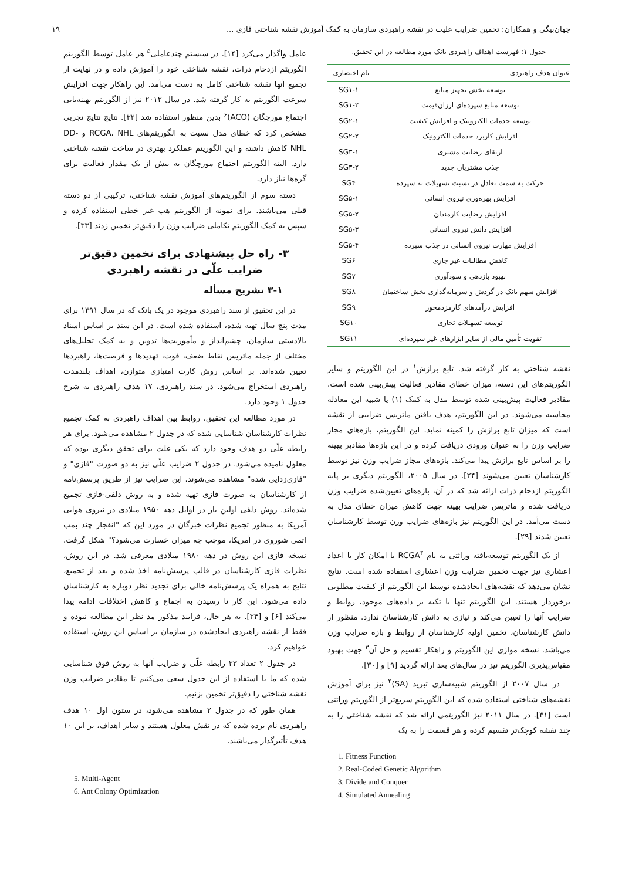جهان‌بیگی و همکاران: تخمین ضرایب علیت در نقشه راهبردی سازمان به کمک آموزش نقشه شناختی فازی ... ۱۹
جدول ۱: فهرست اهداف راهبردی بانک مورد مطالعه در این تحقیق.
| عنوان هدف راهبردی | نام اختصاری |
| --- | --- |
| توسعه بخش تجهیز منابع | SG۱-۱ |
| توسعه منابع سپرده‌ای ارزان‌قیمت | SG۱-۲ |
| توسعه خدمات الکترونیک و افزایش کیفیت | SG۲-۱ |
| افزایش کاربرد خدمات الکترونیک | SG۲-۲ |
| ارتقای رضایت مشتری | SG۳-۱ |
| جذب مشتریان جدید | SG۳-۲ |
| حرکت به سمت تعادل در نسبت تسهیلات به سپرده | SG۴ |
| افزایش بهره‌وری نیروی انسانی | SG۵-۱ |
| افزایش رضایت کارمندان | SG۵-۲ |
| افزایش دانش نیروی انسانی | SG۵-۳ |
| افزایش مهارت نیروی انسانی در جذب سپرده | SG۵-۴ |
| کاهش مطالبات غیر جاری | SG۶ |
| بهبود بازدهی و سودآوری | SG۷ |
| افزایش سهم بانک در گردش و سرمایه‌گذاری بخش ساختمان | SG۸ |
| افزایش درآمدهای کارمزدمحور | SG۹ |
| توسعه تسهیلات تجاری | SG۱۰ |
| تقویت تأمین مالی از سایر ابزارهای غیر سپرده‌ای | SG۱۱ |
نقشه شناختی به کار گرفته شد. تابع برازش<sup>۱</sup> در این الگوریتم و سایر الگوریتم‌های این دسته، میزان خطای مقادیر فعالیت پیش‌بینی شده است. مقادیر فعالیت پیش‌بینی شده توسط مدل به کمک (۱) یا شبیه این معادله محاسبه می‌شوند. در این الگوریتم، هدف یافتن ماتریس ضرایبی از نقشه است که میزان تابع برازش را کمینه نماید. این الگوریتم، بازه‌های مجاز ضرایب وزن را به عنوان ورودی دریافت کرده و در این بازه‌ها مقادیر بهینه را بر اساس تابع برازش پیدا می‌کند. بازه‌های مجاز ضرایب وزن نیز توسط کارشناسان تعیین می‌شوند [۲۴]. در سال ۲۰۰۵، الگوریتم دیگری بر پایه الگوریتم ازدحام ذرات ارائه شد که در آن، بازه‌های تعیین‌شده ضرایب وزن دریافت شده و ماتریس ضرایب بهینه جهت کاهش میزان خطای مدل به دست می‌آمد. در این الگوریتم نیز بازه‌های ضرایب وزن توسط کارشناسان تعیین شدند [۲۹].
از یک الگوریتم توسعه‌یافته وراثتی به نام RCGA<sup>۲</sup> با امکان کار با اعداد اعشاری نیز جهت تخمین ضرایب وزن اعشاری استفاده شده است. نتایج نشان می‌دهد که نقشه‌های ایجادشده توسط این الگوریتم از کیفیت مطلوبی برخوردار هستند. این الگوریتم تنها با تکیه بر داده‌های موجود، روابط و ضرایب آنها را تعیین می‌کند و نیازی به دانش کارشناسان ندارد. منظور از دانش کارشناسان، تخمین اولیه کارشناسان از روابط و بازه ضرایب وزن می‌باشد. نسخه موازی این الگوریتم و راهکار تقسیم و حل آن<sup>۳</sup> جهت بهبود مقیاس‌پذیری الگوریتم نیز در سال‌های بعد ارائه گردید [۹] و [۳۰].
در سال ۲۰۰۷ از الگوریتم شبیه‌سازی تبرید (SA)<sup>۴</sup> نیز برای آموزش نقشه‌های شناختی استفاده شده که این الگوریتم سریع‌تر از الگوریتم وراثتی است [۳۱]. در سال ۲۰۱۱ نیز الگوریتمی ارائه شد که نقشه شناختی را به چند نقشه کوچک‌تر تقسیم کرده و هر قسمت را به یک
1. Fitness Function
2. Real-Coded Genetic Algorithm
3. Divide and Conquer
4. Simulated Annealing
عامل واگذار می‌کرد [۱۴]. در سیستم چندعاملی<sup>۵</sup> هر عامل توسط الگوریتم الگوریتم ازدحام ذرات، نقشه شناختی خود را آموزش داده و در نهایت از تجمیع آنها نقشه شناختی کامل به دست می‌آمد. این راهکار جهت افزایش سرعت الگوریتم به کار گرفته شد. در سال ۲۰۱۲ نیز از الگوریتم بهینه‌یابی اجتماع مورچگان (ACO)<sup>۶</sup> بدین منظور استفاده شد [۳۲]. نتایج نتایج تجربی مشخص کرد که خطای مدل نسبت به الگوریتم‌های RCGA، NHL و DD-NHL کاهش داشته و این الگوریتم عملکرد بهتری در ساخت نقشه شناختی دارد. البته الگوریتم اجتماع مورچگان به بیش از یک مقدار فعالیت برای گره‌ها نیاز دارد.
دسته سوم از الگوریتم‌های آموزش نقشه شناختی، ترکیبی از دو دسته قبلی می‌باشند. برای نمونه از الگوریتم هب غیر خطی استفاده کرده و سپس به کمک الگوریتم تکاملی ضرایب وزن را دقیق‌تر تخمین زدند [۳۳].
۳- راه حل پیشنهادی برای تخمین دقیق‌تر ضرایب علّی در نقشه راهبردی
۳-۱ تشریح مسأله
در این تحقیق از سند راهبردی موجود در یک بانک که در سال ۱۳۹۱ برای مدت پنج سال تهیه شده، استفاده شده است. در این سند بر اساس اسناد بالادستی سازمان، چشم‌انداز و مأموریت‌ها تدوین و به کمک تحلیل‌های مختلف از جمله ماتریس نقاط ضعف، قوت، تهدیدها و فرصت‌ها، راهبردها تعیین شده‌اند. بر اساس روش کارت امتیازی متوازن، اهداف بلندمدت راهبردی استخراج می‌شود. در سند راهبردی، ۱۷ هدف راهبردی به شرح جدول ۱ وجود دارد.
در مورد مطالعه این تحقیق، روابط بین اهداف راهبردی به کمک تجمیع نظرات کارشناسان شناسایی شده که در جدول ۲ مشاهده می‌شود. برای هر رابطه علّی دو هدف وجود دارد که یکی علت برای تحقق دیگری بوده که معلول نامیده می‌شود. در جدول ۲ ضرایب علّی نیز به دو صورت "فازی" و "فازی‌زدایی شده" مشاهده می‌شوند. این ضرایب نیز از طریق پرسش‌نامه از کارشناسان به صورت فازی تهیه شده و به روش دلفی-فازی تجمیع شده‌اند. روش دلفی اولین بار در اوایل دهه ۱۹۵۰ میلادی در نیروی هوایی آمریکا به منظور تجمیع نظرات خبرگان در مورد این که "انفجار چند بمب اتمی شوروی در آمریکا، موجب چه میزان خسارت می‌شود؟" شکل گرفت. نسخه فازی این روش در دهه ۱۹۸۰ میلادی معرفی شد. در این روش، نظرات فازی کارشناسان در قالب پرسش‌نامه اخذ شده و بعد از تجمیع، نتایج به همراه یک پرسش‌نامه خالی برای تجدید نظر دوباره به کارشناسان داده می‌شود. این کار تا رسیدن به اجماع و کاهش اختلافات ادامه پیدا می‌کند [۶] و [۳۴]. به هر حال، فرایند مذکور مد نظر این مطالعه نبوده و فقط از نقشه راهبردی ایجادشده در سازمان بر اساس این روش، استفاده خواهیم کرد.
در جدول ۲ تعداد ۲۳ رابطه علّی و ضرایب آنها به روش فوق شناسایی شده که ما با استفاده از این جدول سعی می‌کنیم تا مقادیر ضرایب وزن نقشه شناختی را دقیق‌تر تخمین بزنیم.
همان طور که در جدول ۲ مشاهده می‌شود، در ستون اول ۱۰ هدف راهبردی نام برده شده که در نقش معلول هستند و سایر اهداف، بر این ۱۰ هدف تأثیرگذار می‌باشند.
5. Multi-Agent
6. Ant Colony Optimization